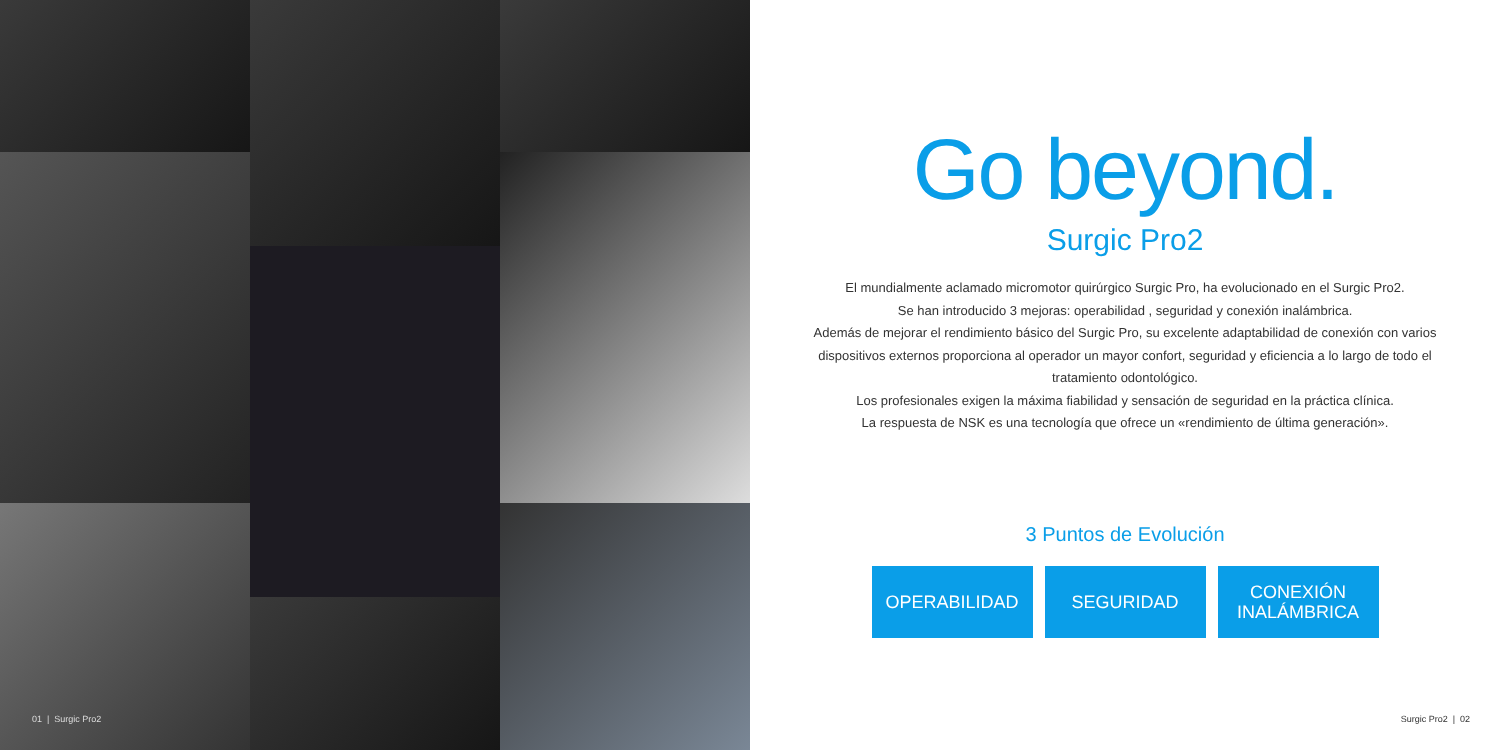01 | Surgic Pro2
Go beyond.
Surgic Pro2
El mundialmente aclamado micromotor quirúrgico Surgic Pro, ha evolucionado en el Surgic Pro2.
Se han introducido 3 mejoras: operabilidad , seguridad y conexión inalámbrica.
Además de mejorar el rendimiento básico del Surgic Pro, su excelente adaptabilidad de conexión con varios dispositivos externos proporciona al operador un mayor confort, seguridad y eficiencia a lo largo de todo el tratamiento odontológico.
Los profesionales exigen la máxima fiabilidad y sensación de seguridad en la práctica clínica.
La respuesta de NSK es una tecnología que ofrece un «rendimiento de última generación».
3 Puntos de Evolución
OPERABILIDAD SEGURIDAD CONEXIÓN
INALÁMBRICA
Surgic Pro2 | 02